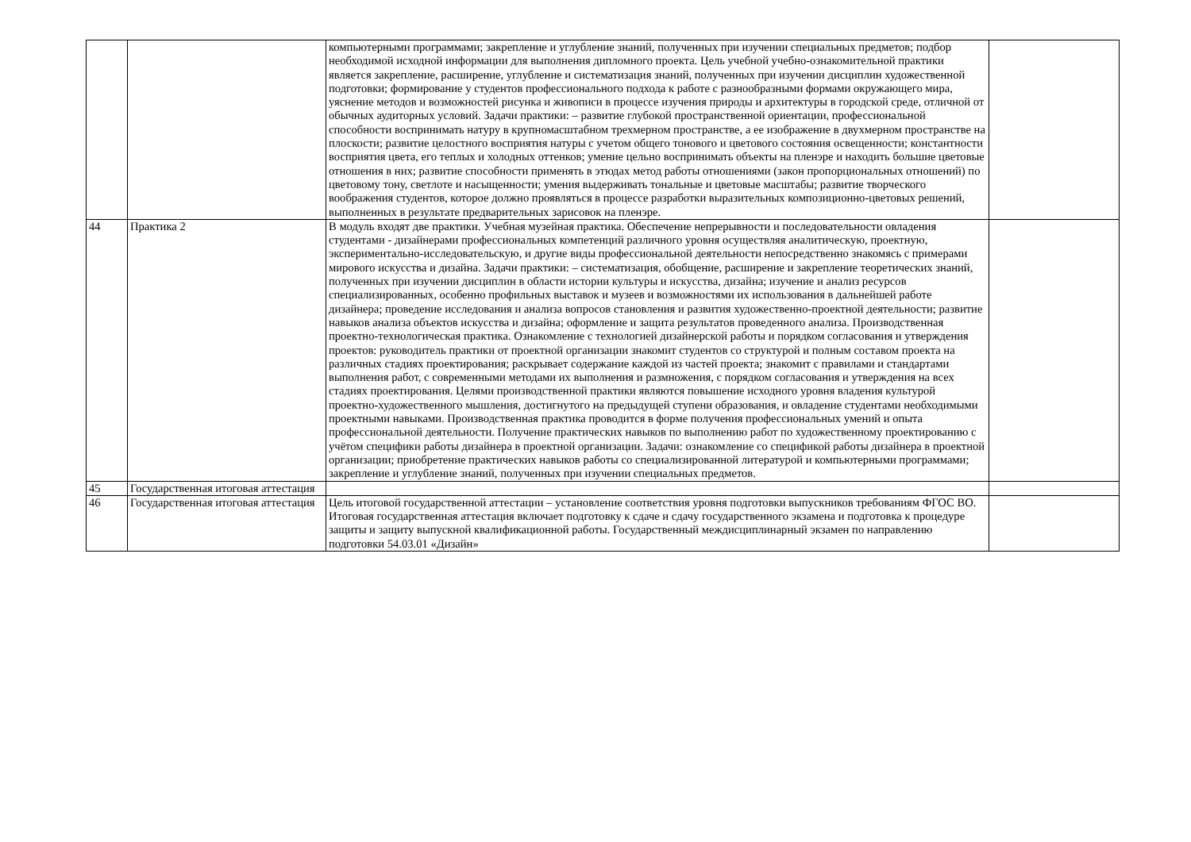| | | компьютерными программами; закрепление и углубление знаний, полученных при изучении специальных предметов; подбор необходимой исходной информации для выполнения дипломного проекта. Цель учебной учебно-ознакомительной практики является закрепление, расширение, углубление и систематизация знаний, полученных при изучении дисциплин художественной подготовки; формирование у студентов профессионального подхода к работе с разнообразными формами окружающего мира, уяснение методов и возможностей рисунка и живописи в процессе изучения природы и архитектуры в городской среде, отличной от обычных аудиторных условий. Задачи практики: – развитие глубокой пространственной ориентации, профессиональной способности воспринимать натуру в крупномасштабном трехмерном пространстве, а ее изображение в двухмерном пространстве на плоскости; развитие целостного восприятия натуры с учетом общего тонового и цветового состояния освещенности; константности восприятия цвета, его теплых и холодных оттенков; умение цельно воспринимать объекты на пленэре и находить большие цветовые отношения в них; развитие способности применять в этюдах метод работы отношениями (закон пропорциональных отношений) по цветовому тону, светлоте и насыщенности; умения выдерживать тональные и цветовые масштабы; развитие творческого воображения студентов, которое должно проявляться в процессе разработки выразительных композиционно-цветовых решений, выполненных в результате предварительных зарисовок на пленэре. | |
| 44 | Практика 2 | В модуль входят две практики. Учебная музейная практика. Обеспечение непрерывности и последовательности овладения студентами - дизайнерами профессиональных компетенций различного уровня осуществляя аналитическую, проектную, экспериментально-исследовательскую, и другие виды профессиональной деятельности непосредственно знакомясь с примерами мирового искусства и дизайна. Задачи практики: – систематизация, обобщение, расширение и закрепление теоретических знаний, полученных при изучении дисциплин в области истории культуры и искусства, дизайна; изучение и анализ ресурсов специализированных, особенно профильных выставок и музеев и возможностями их использования в дальнейшей работе дизайнера; проведение исследования и анализа вопросов становления и развития художественно-проектной деятельности; развитие навыков анализа объектов искусства и дизайна; оформление и защита результатов проведенного анализа. Производственная проектно-технологическая практика. Ознакомление с технологией дизайнерской работы и порядком согласования и утверждения проектов: руководитель практики от проектной организации знакомит студентов со структурой и полным составом проекта на различных стадиях проектирования; раскрывает содержание каждой из частей проекта; знакомит с правилами и стандартами выполнения работ, с современными методами их выполнения и размножения, с порядком согласования и утверждения на всех стадиях проектирования. Целями производственной практики являются повышение исходного уровня владения культурой проектно-художественного мышления, достигнутого на предыдущей ступени образования, и овладение студентами необходимыми проектными навыками. Производственная практика проводится в форме получения профессиональных умений и опыта профессиональной деятельности. Получение практических навыков по выполнению работ по художественному проектированию с учётом специфики работы дизайнера в проектной организации. Задачи: ознакомление со спецификой работы дизайнера в проектной организации; приобретение практических навыков работы со специализированной литературой и компьютерными программами; закрепление и углубление знаний, полученных при изучении специальных предметов. | |
| 45 | Государственная итоговая аттестация | | |
| 46 | Государственная итоговая аттестация | Цель итоговой государственной аттестации – установление соответствия уровня подготовки выпускников требованиям ФГОС ВО. Итоговая государственная аттестация включает подготовку к сдаче и сдачу государственного экзамена и подготовка к процедуре защиты и защиту выпускной квалификационной работы. Государственный междисциплинарный экзамен по направлению подготовки 54.03.01 «Дизайн» | |